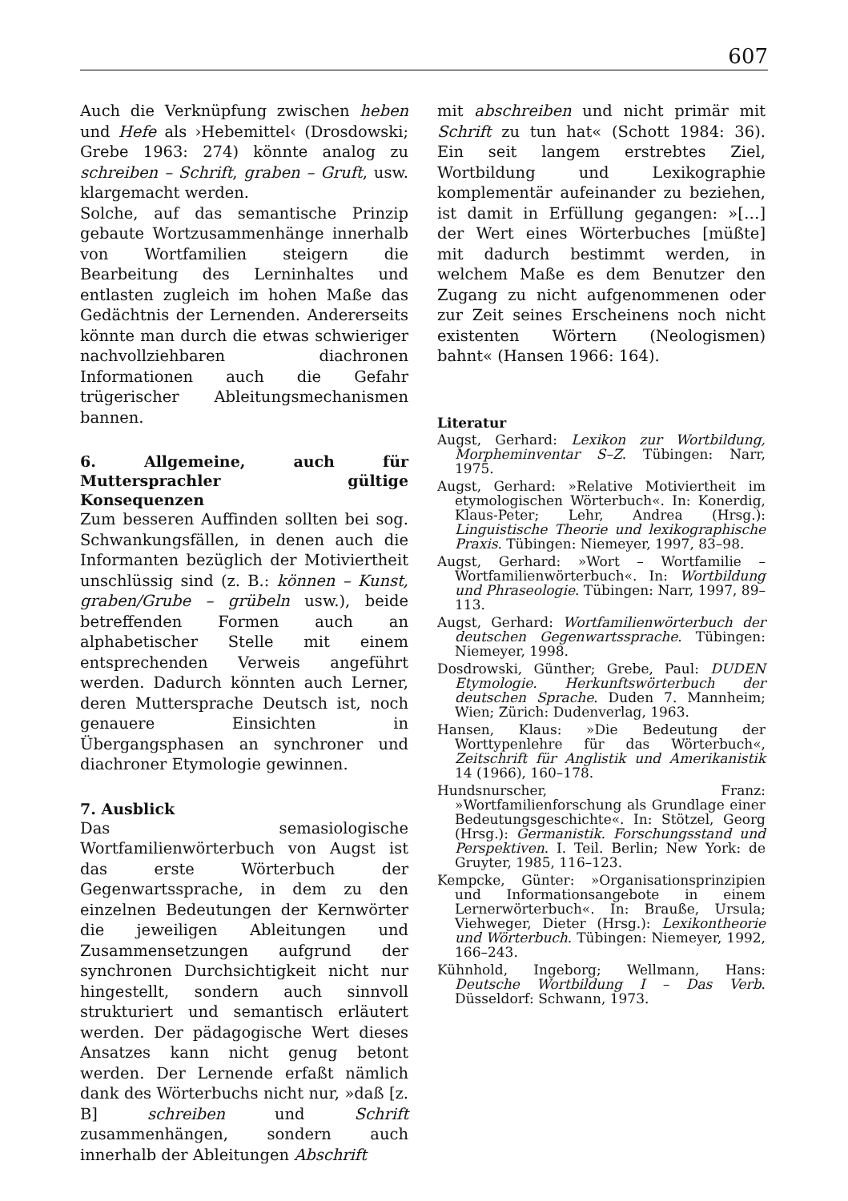607
Auch die Verknüpfung zwischen heben und Hefe als ›Hebemittel‹ (Drosdowski; Grebe 1963: 274) könnte analog zu schreiben – Schrift, graben – Gruft, usw. klargemacht werden.
Solche, auf das semantische Prinzip gebaute Wortzusammenhänge innerhalb von Wortfamilien steigern die Bearbeitung des Lerninhaltes und entlasten zugleich im hohen Maße das Gedächtnis der Lernenden. Andererseits könnte man durch die etwas schwieriger nachvollziehbaren diachronen Informationen auch die Gefahr trügerischer Ableitungsmechanismen bannen.
6. Allgemeine, auch für Muttersprachler gültige Konsequenzen
Zum besseren Auffinden sollten bei sog. Schwankungsfällen, in denen auch die Informanten bezüglich der Motiviertheit unschlüssig sind (z. B.: können – Kunst, graben/Grube – grübeln usw.), beide betreffenden Formen auch an alphabetischer Stelle mit einem entsprechenden Verweis angeführt werden. Dadurch könnten auch Lerner, deren Muttersprache Deutsch ist, noch genauere Einsichten in Übergangsphasen an synchroner und diachroner Etymologie gewinnen.
7. Ausblick
Das semasiologische Wortfamilienwörterbuch von Augst ist das erste Wörterbuch der Gegenwartssprache, in dem zu den einzelnen Bedeutungen der Kernwörter die jeweiligen Ableitungen und Zusammensetzungen aufgrund der synchronen Durchsichtigkeit nicht nur hingestellt, sondern auch sinnvoll strukturiert und semantisch erläutert werden. Der pädagogische Wert dieses Ansatzes kann nicht genug betont werden. Der Lernende erfaßt nämlich dank des Wörterbuchs nicht nur, »daß [z. B] schreiben und Schrift zusammenhängen, sondern auch innerhalb der Ableitungen Abschrift
mit abschreiben und nicht primär mit Schrift zu tun hat« (Schott 1984: 36). Ein seit langem erstrebtes Ziel, Wortbildung und Lexikographie komplementär aufeinander zu beziehen, ist damit in Erfüllung gegangen: »[…] der Wert eines Wörterbuches [müßte] mit dadurch bestimmt werden, in welchem Maße es dem Benutzer den Zugang zu nicht aufgenommenen oder zur Zeit seines Erscheinens noch nicht existenten Wörtern (Neologismen) bahnt« (Hansen 1966: 164).
Literatur
Augst, Gerhard: Lexikon zur Wortbildung, Morpheminventar S–Z. Tübingen: Narr, 1975.
Augst, Gerhard: »Relative Motiviertheit im etymologischen Wörterbuch«. In: Konerdig, Klaus-Peter; Lehr, Andrea (Hrsg.): Linguistische Theorie und lexikographische Praxis. Tübingen: Niemeyer, 1997, 83–98.
Augst, Gerhard: »Wort – Wortfamilie – Wortfamilienwörterbuch«. In: Wortbildung und Phraseologie. Tübingen: Narr, 1997, 89–113.
Augst, Gerhard: Wortfamilienwörterbuch der deutschen Gegenwartssprache. Tübingen: Niemeyer, 1998.
Dosdrowski, Günther; Grebe, Paul: DUDEN Etymologie. Herkunftswörterbuch der deutschen Sprache. Duden 7. Mannheim; Wien; Zürich: Dudenverlag, 1963.
Hansen, Klaus: »Die Bedeutung der Worttypenlehre für das Wörterbuch«, Zeitschrift für Anglistik und Amerikanistik 14 (1966), 160–178.
Hundsnurscher, Franz: »Wortfamilienforschung als Grundlage einer Bedeutungsgeschichte«. In: Stötzel, Georg (Hrsg.): Germanistik. Forschungsstand und Perspektiven. I. Teil. Berlin; New York: de Gruyter, 1985, 116–123.
Kempcke, Günter: »Organisationsprinzipien und Informationsangebote in einem Lernerwörterbuch«. In: Brauße, Ursula; Viehweger, Dieter (Hrsg.): Lexikontheorie und Wörterbuch. Tübingen: Niemeyer, 1992, 166–243.
Kühnhold, Ingeborg; Wellmann, Hans: Deutsche Wortbildung I – Das Verb. Düsseldorf: Schwann, 1973.